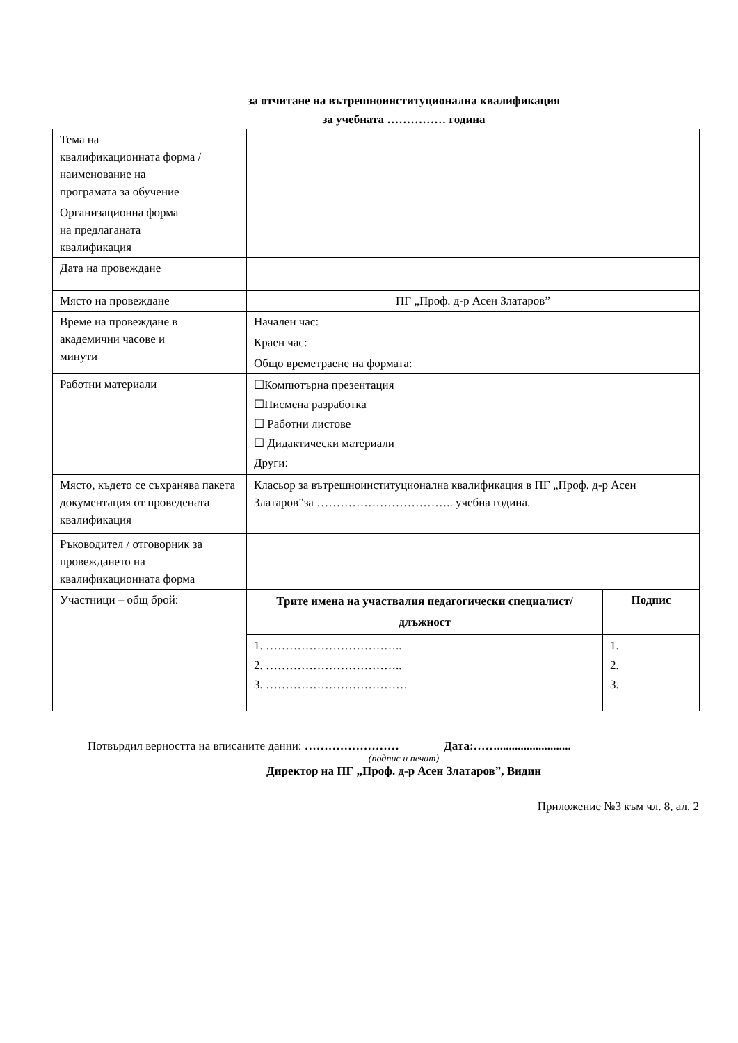за отчитане на вътрешноинституционална квалификация
за учебната …………… година
| Тема на квалификационната форма / наименование на програмата за обучение | | |
| Организационна форма на предлаганата квалификация | | |
| Дата на провеждане | | |
| Място на провеждане | ПГ „Проф. д-р Асен Златаров” | |
| Време на провеждане в академични часове и минути | Начален час: | |
| | Краен час: | |
| | Общо времетраене на формата: | |
| Работни материали | ☐Компютърна презентация ☐Писмена разработка ☐ Работни листове ☐ Дидактически материали Други: | |
| Място, където се съхранява пакета документация от проведената квалификация | Класьор за вътрешноинституционална квалификация в ПГ „Проф. д-р Асен Златаров”за …………………………….. учебна година. | |
| Ръководител / отговорник за провеждането на квалификационната форма | | |
| Участници – общ брой: | Трите имена на участвалия педагогически специалист/ длъжност | Подпис |
| | 1. …………………………….. 2. …………………………….. 3. ……………………………… | 1. 2. 3. |
Потвърдил верността на вписаните данни: …………………… Дата:…….........................
(подпис и печат)
Директор на ПГ „Проф. д-р Асен Златаров”, Видин
Приложение №3 към чл. 8, ал. 2